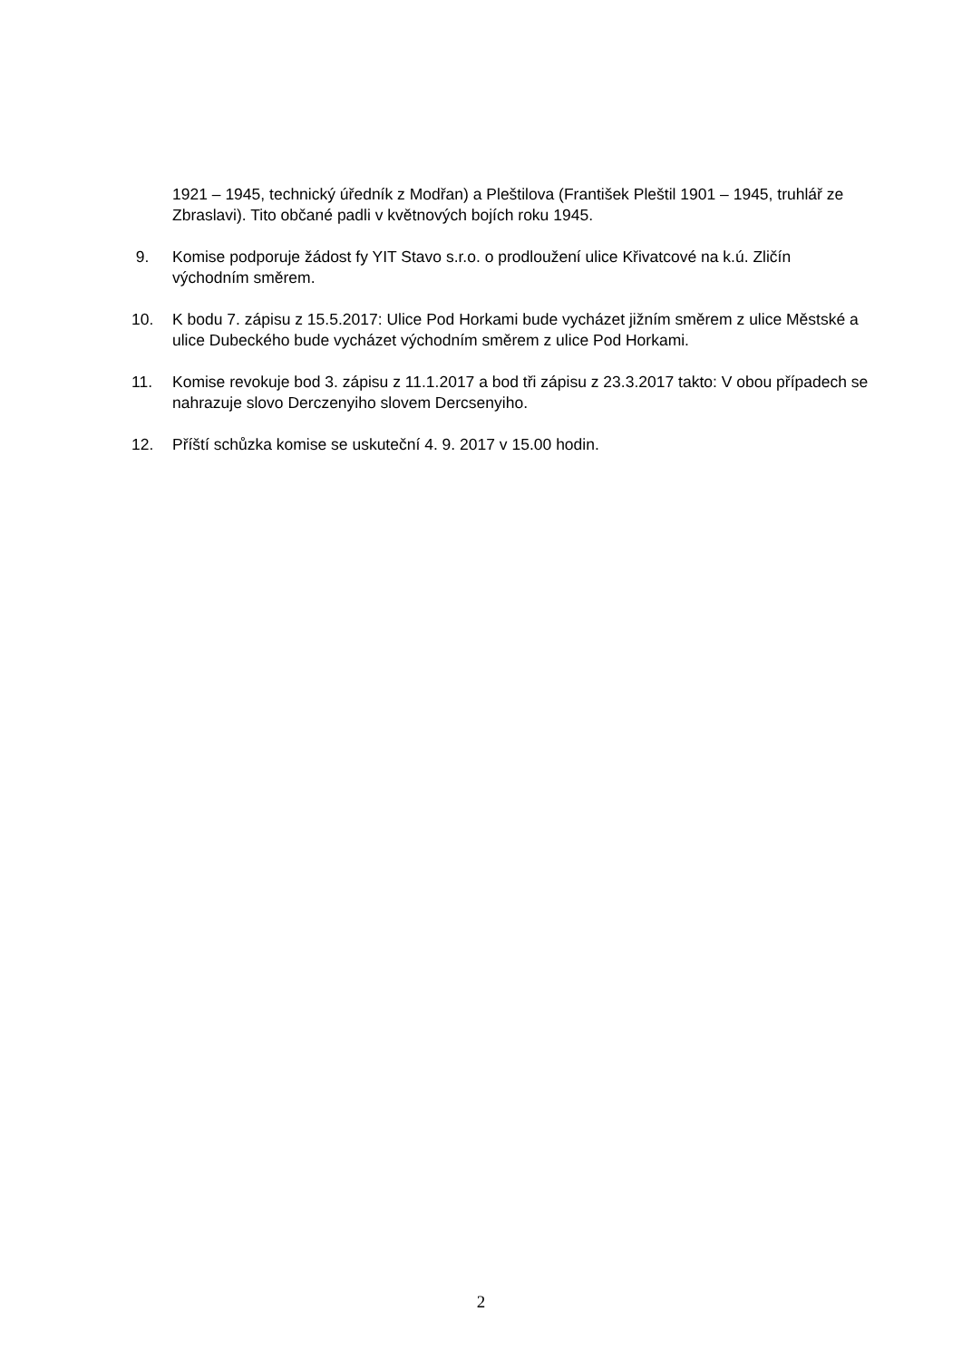1921 – 1945, technický úředník z Modřan) a Pleštilova (František Pleštil 1901 – 1945, truhlář ze Zbraslavi). Tito občané padli v květnových bojích roku 1945.
9. Komise podporuje žádost fy YIT Stavo s.r.o. o prodloužení ulice Křivatcové na k.ú. Zličín východním směrem.
10. K bodu 7. zápisu z 15.5.2017: Ulice Pod Horkami bude vycházet jižním směrem z ulice Městské a ulice Dubeckého bude vycházet východním směrem z ulice Pod Horkami.
11. Komise revokuje bod 3. zápisu z 11.1.2017 a bod tři zápisu z 23.3.2017 takto: V obou případech se nahrazuje slovo Derczenyiho slovem Dercsenyiho.
12. Příští schůzka komise se uskuteční 4. 9. 2017 v 15.00 hodin.
2